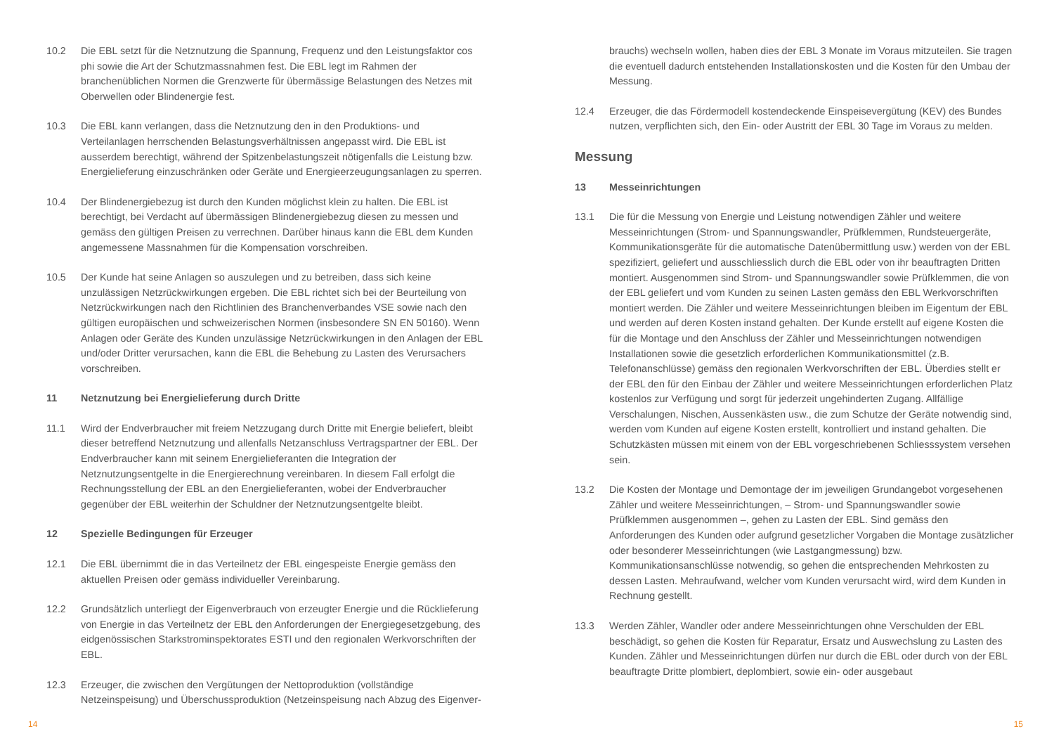10.2 Die EBL setzt für die Netznutzung die Spannung, Frequenz und den Leistungsfaktor cos phi sowie die Art der Schutzmassnahmen fest. Die EBL legt im Rahmen der branchenüblichen Normen die Grenzwerte für übermässige Belastungen des Netzes mit Oberwellen oder Blindenergie fest.
10.3 Die EBL kann verlangen, dass die Netznutzung den in den Produktions- und Verteilanlagen herrschenden Belastungsverhältnissen angepasst wird. Die EBL ist ausserdem berechtigt, während der Spitzenbelastungszeit nötigenfalls die Leistung bzw. Energielieferung einzuschränken oder Geräte und Energieerzeugungsanlagen zu sperren.
10.4 Der Blindenergiebezug ist durch den Kunden möglichst klein zu halten. Die EBL ist berechtigt, bei Verdacht auf übermässigen Blindenergiebezug diesen zu messen und gemäss den gültigen Preisen zu verrechnen. Darüber hinaus kann die EBL dem Kunden angemessene Massnahmen für die Kompensation vorschreiben.
10.5 Der Kunde hat seine Anlagen so auszulegen und zu betreiben, dass sich keine unzulässigen Netzrückwirkungen ergeben. Die EBL richtet sich bei der Beurteilung von Netzrückwirkungen nach den Richtlinien des Branchenverbandes VSE sowie nach den gültigen europäischen und schweizerischen Normen (insbesondere SN EN 50160). Wenn Anlagen oder Geräte des Kunden unzulässige Netzrückwirkungen in den Anlagen der EBL und/oder Dritter verursachen, kann die EBL die Behebung zu Lasten des Verursachers vorschreiben.
11 Netznutzung bei Energielieferung durch Dritte
11.1 Wird der Endverbraucher mit freiem Netzzugang durch Dritte mit Energie beliefert, bleibt dieser betreffend Netznutzung und allenfalls Netzanschluss Vertragspartner der EBL. Der Endverbraucher kann mit seinem Energielieferanten die Integration der Netznutzungsentgelte in die Energierechnung vereinbaren. In diesem Fall erfolgt die Rechnungsstellung der EBL an den Energielieferanten, wobei der Endverbraucher gegenüber der EBL weiterhin der Schuldner der Netznutzungsentgelte bleibt.
12 Spezielle Bedingungen für Erzeuger
12.1 Die EBL übernimmt die in das Verteilnetz der EBL eingespeiste Energie gemäss den aktuellen Preisen oder gemäss individueller Vereinbarung.
12.2 Grundsätzlich unterliegt der Eigenverbrauch von erzeugter Energie und die Rücklieferung von Energie in das Verteilnetz der EBL den Anforderungen der Energiegesetzgebung, des eidgenössischen Starkstrominspektorates ESTI und den regionalen Werkvorschriften der EBL.
12.3 Erzeuger, die zwischen den Vergütungen der Nettoproduktion (vollständige Netzeinspeisung) und Überschussproduktion (Netzeinspeisung nach Abzug des Eigenver-
14
brauchs) wechseln wollen, haben dies der EBL 3 Monate im Voraus mitzuteilen. Sie tragen die eventuell dadurch entstehenden Installationskosten und die Kosten für den Umbau der Messung.
12.4 Erzeuger, die das Fördermodell kostendeckende Einspeisevergütung (KEV) des Bundes nutzen, verpflichten sich, den Ein- oder Austritt der EBL 30 Tage im Voraus zu melden.
Messung
13 Messeinrichtungen
13.1 Die für die Messung von Energie und Leistung notwendigen Zähler und weitere Messeinrichtungen (Strom- und Spannungswandler, Prüfklemmen, Rundsteuergeräte, Kommunikationsgeräte für die automatische Datenübermittlung usw.) werden von der EBL spezifiziert, geliefert und ausschliesslich durch die EBL oder von ihr beauftragten Dritten montiert. Ausgenommen sind Strom- und Spannungswandler sowie Prüfklemmen, die von der EBL geliefert und vom Kunden zu seinen Lasten gemäss den EBL Werkvorschriften montiert werden. Die Zähler und weitere Messeinrichtungen bleiben im Eigentum der EBL und werden auf deren Kosten instand gehalten. Der Kunde erstellt auf eigene Kosten die für die Montage und den Anschluss der Zähler und Messeinrichtungen notwendigen Installationen sowie die gesetzlich erforderlichen Kommunikationsmittel (z.B. Telefonanschlüsse) gemäss den regionalen Werkvorschriften der EBL. Überdies stellt er der EBL den für den Einbau der Zähler und weitere Messeinrichtungen erforderlichen Platz kostenlos zur Verfügung und sorgt für jederzeit ungehinderten Zugang. Allfällige Verschalungen, Nischen, Aussenkästen usw., die zum Schutze der Geräte notwendig sind, werden vom Kunden auf eigene Kosten erstellt, kontrolliert und instand gehalten. Die Schutzkästen müssen mit einem von der EBL vorgeschriebenen Schliesssystem versehen sein.
13.2 Die Kosten der Montage und Demontage der im jeweiligen Grundangebot vorgesehenen Zähler und weitere Messeinrichtungen, – Strom- und Spannungswandler sowie Prüfklemmen ausgenommen –, gehen zu Lasten der EBL. Sind gemäss den Anforderungen des Kunden oder aufgrund gesetzlicher Vorgaben die Montage zusätzlicher oder besonderer Messeinrichtungen (wie Lastgangmessung) bzw. Kommunikationsanschlüsse notwendig, so gehen die entsprechenden Mehrkosten zu dessen Lasten. Mehraufwand, welcher vom Kunden verursacht wird, wird dem Kunden in Rechnung gestellt.
13.3 Werden Zähler, Wandler oder andere Messeinrichtungen ohne Verschulden der EBL beschädigt, so gehen die Kosten für Reparatur, Ersatz und Auswechslung zu Lasten des Kunden. Zähler und Messeinrichtungen dürfen nur durch die EBL oder durch von der EBL beauftragte Dritte plombiert, deplombiert, sowie ein- oder ausgebaut
15